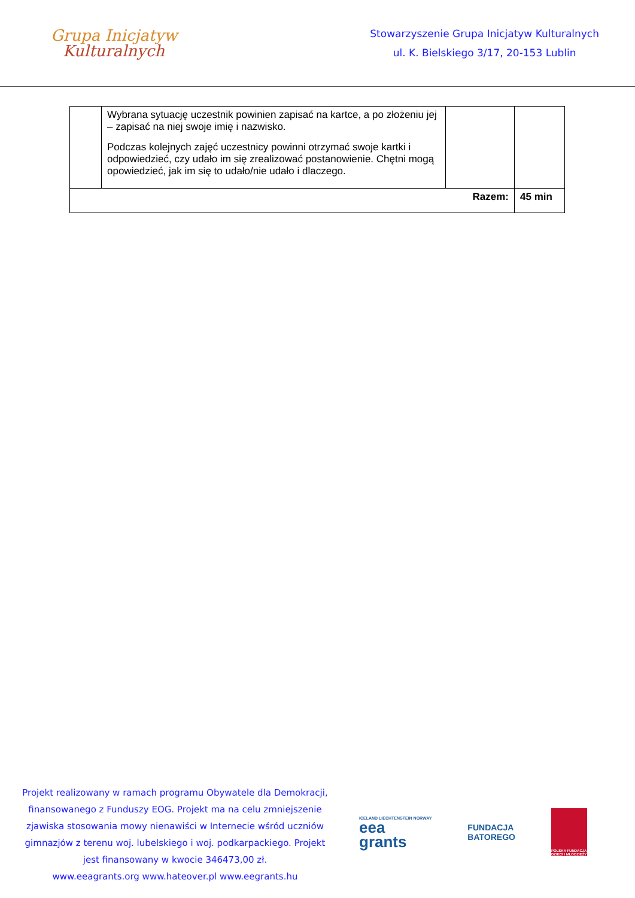Grupa Inicjatyw
Kulturalnych
Stowarzyszenie Grupa Inicjatyw Kulturalnych
ul. K. Bielskiego 3/17, 20-153 Lublin
| | Wybrana sytuację uczestnik powinien zapisać na kartce, a po złożeniu jej – zapisać na niej swoje imię i nazwisko. Podczas kolejnych zajęć uczestnicy powinni otrzymać swoje kartki i odpowiedzieć, czy udało im się zrealizować postanowienie. Chętni mogą opowiedzieć, jak im się to udało/nie udało i dlaczego. | | |
| Razem: | | | 45 min |
Projekt realizowany w ramach programu Obywatele dla Demokracji, finansowanego z Funduszy EOG. Projekt ma na celu zmniejszenie zjawiska stosowania mowy nienawiści w Internecie wśród uczniów gimnazjów z terenu woj. lubelskiego i woj. podkarpackiego. Projekt jest finansowany w kwocie 346473,00 zł.
www.eeagrants.org www.hateover.pl www.eegrants.hu
ICELAND LIECHTENSTEIN NORWAY
eea
grants
FUNDACJA
BATOREGO
POLSKA FUNDACJA DZIECI I MŁODZIEŻY